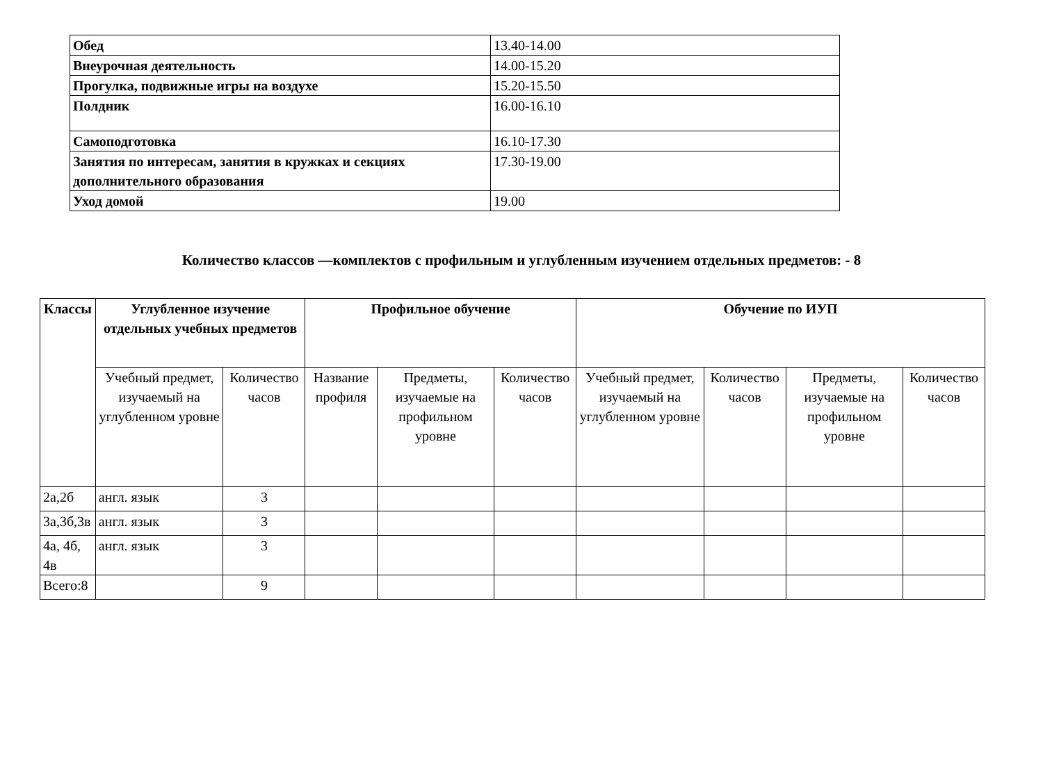| Обед | 13.40-14.00 |
| Внеурочная деятельность | 14.00-15.20 |
| Прогулка, подвижные игры на воздухе | 15.20-15.50 |
| Полдник | 16.00-16.10 |
| Самоподготовка | 16.10-17.30 |
| Занятия по интересам, занятия в кружках и секциях дополнительного образования | 17.30-19.00 |
| Уход домой | 19.00 |
Количество классов —комплектов с профильным и углубленным изучением отдельных предметов: - 8
| Классы | Углубленное изучение отдельных учебных предметов | | Профильное обучение | | | Обучение по ИУП | | | |
| --- | --- | --- | --- | --- | --- | --- | --- | --- | --- |
| | Учебный предмет, изучаемый на углубленном уровне | Количество часов | Название профиля | Предметы, изучаемые на профильном уровне | Количество часов | Учебный предмет, изучаемый на углубленном уровне | Количество часов | Предметы, изучаемые на профильном уровне | Количество часов |
| 2а,2б | англ. язык | 3 | | | | | | | |
| 3а,3б,3в | англ. язык | 3 | | | | | | | |
| 4а, 4б, 4в | англ. язык | 3 | | | | | | | |
| Всего:8 | | 9 | | | | | | | |